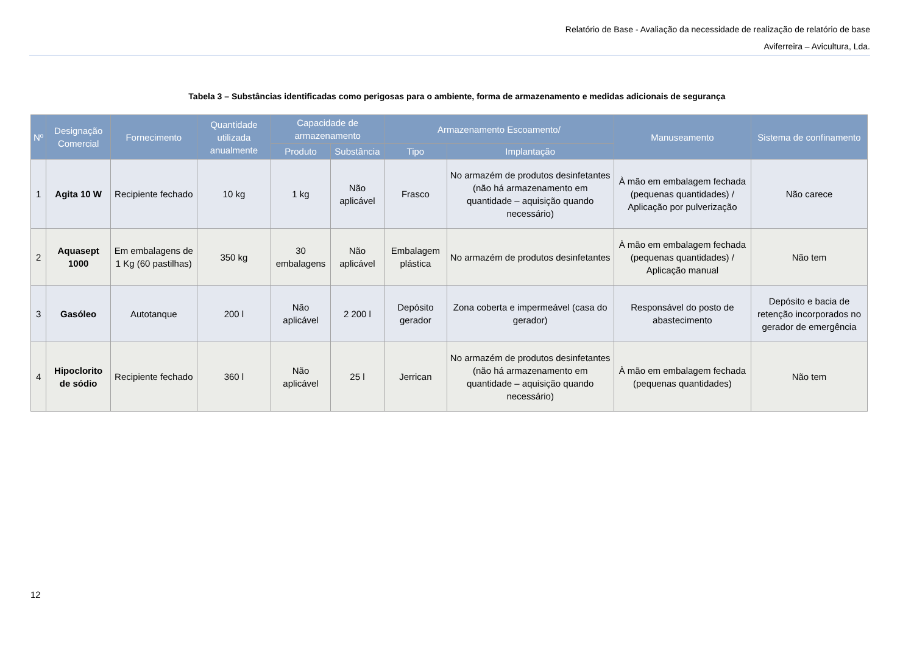Relatório de Base - Avaliação da necessidade de realização de relatório de base
Aviferreira – Avicultura, Lda.
Tabela 3 – Substâncias identificadas como perigosas para o ambiente, forma de armazenamento e medidas adicionais de segurança
| Nº | Designação Comercial | Fornecimento | Quantidade utilizada anualmente | Capacidade de armazenamento | | Armazenamento Escoamento/ | | Manuseamento | Sistema de confinamento |
| --- | --- | --- | --- | --- | --- | --- | --- | --- | --- |
| | | | | Produto | Substância | Tipo | Implantação | | |
| 1 | Agita 10 W | Recipiente fechado | 10 kg | 1 kg | Não aplicável | Frasco | No armazém de produtos desinfetantes (não há armazenamento em quantidade – aquisição quando necessário) | À mão em embalagem fechada (pequenas quantidades) / Aplicação por pulverização | Não carece |
| 2 | Aquasept 1000 | Em embalagens de 1 Kg (60 pastilhas) | 350 kg | 30 embalagens | Não aplicável | Embalagem plástica | No armazém de produtos desinfetantes | À mão em embalagem fechada (pequenas quantidades) / Aplicação manual | Não tem |
| 3 | Gasóleo | Autotanque | 200 l | Não aplicável | 2 200 l | Depósito gerador | Zona coberta e impermeável (casa do gerador) | Responsável do posto de abastecimento | Depósito e bacia de retenção incorporados no gerador de emergência |
| 4 | Hipoclorito de sódio | Recipiente fechado | 360 l | Não aplicável | 25 l | Jerrican | No armazém de produtos desinfetantes (não há armazenamento em quantidade – aquisição quando necessário) | À mão em embalagem fechada (pequenas quantidades) | Não tem |
12